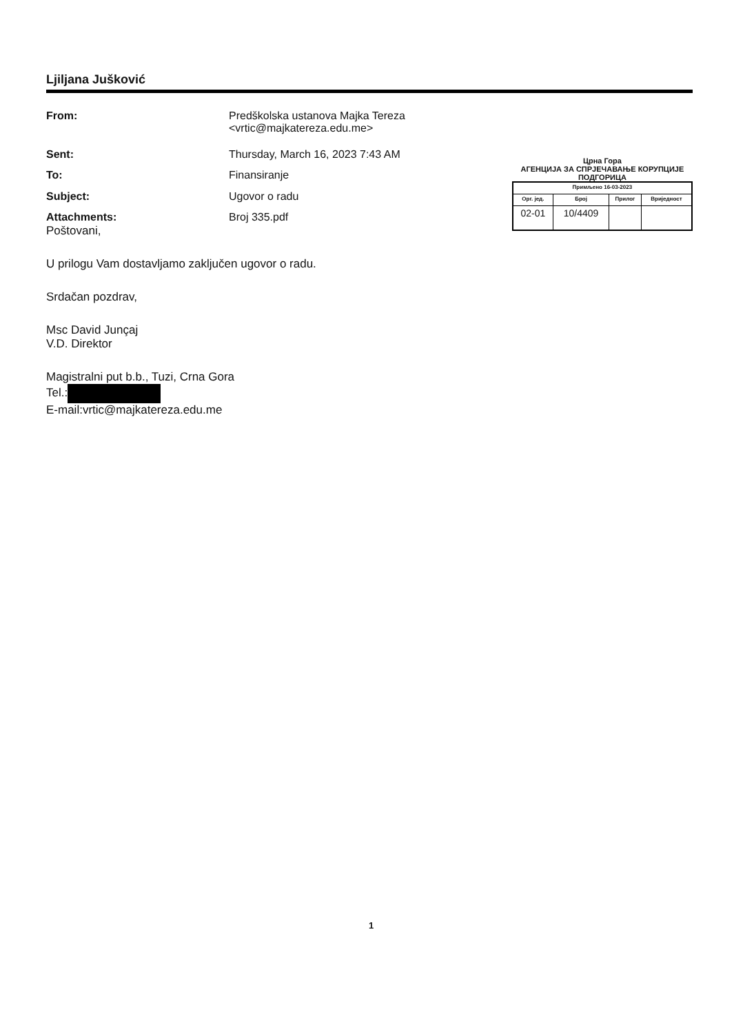Ljiljana Jušković
| From: | Predškolska ustanova Majka Tereza <vrtic@majkatereza.edu.me> |
| Sent: | Thursday, March 16, 2023 7:43 AM |
| To: | Finansiranje |
| Subject: | Ugovor o radu |
| Attachments: | Broj 335.pdf |
Црна Гора
АГЕНЦИЈА ЗА СПРЈЕЧАВАЊЕ КОРУПЦИЈЕ
ПОДГОРИЦА
| Примљено 16-03-2023 | | | |
| Орг. јед. | Број | Прилог | Вриједност |
| 02-01 | 10/4409 | | |
Poštovani,
U prilogu Vam dostavljamo zaključen ugovor o radu.
Srdačan pozdrav,
Msc David Junçaj
V.D. Direktor
Magistralni put b.b., Tuzi, Crna Gora
Tel.:
E-mail:vrtic@majkatereza.edu.me
1